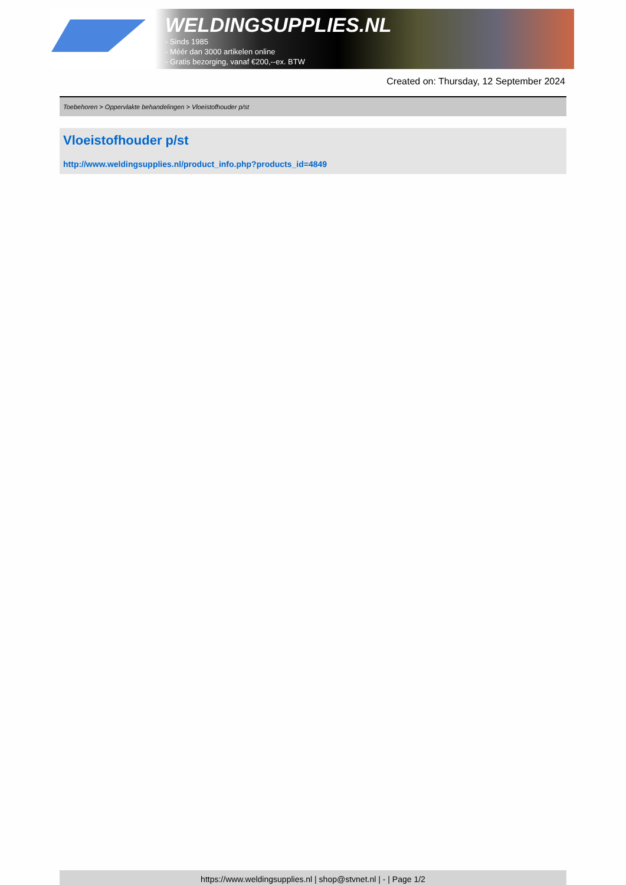WELDINGSUPPLIES.NL
- Sinds 1985
- Méér dan 3000 artikelen online
- Gratis bezorging, vanaf €200,--ex. BTW
Created on: Thursday, 12 September 2024
Toebehoren > Oppervlakte behandelingen > Vloeistofhouder p/st
Vloeistofhouder p/st
http://www.weldingsupplies.nl/product_info.php?products_id=4849
https://www.weldingsupplies.nl | shop@stvnet.nl | - | Page 1/2